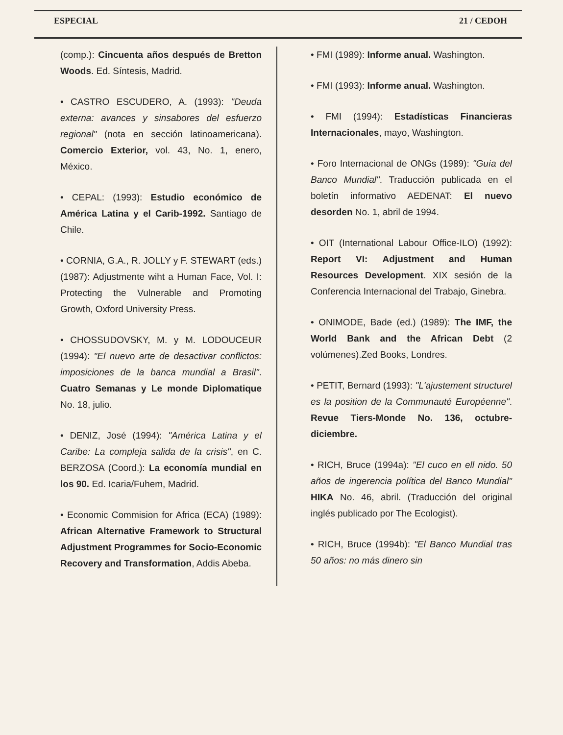ESPECIAL 21 / CEDOH
(comp.): Cincuenta años después de Bretton Woods. Ed. Síntesis, Madrid.
• CASTRO ESCUDERO, A. (1993): "Deuda externa: avances y sinsabores del esfuerzo regional" (nota en sección latinoamericana). Comercio Exterior, vol. 43, No. 1, enero, México.
• CEPAL: (1993): Estudio económico de América Latina y el Carib-1992. Santiago de Chile.
• CORNIA, G.A., R. JOLLY y F. STEWART (eds.) (1987): Adjustmente wiht a Human Face, Vol. I: Protecting the Vulnerable and Promoting Growth, Oxford University Press.
• CHOSSUDOVSKY, M. y M. LODOUCEUR (1994): "El nuevo arte de desactivar conflictos: imposiciones de la banca mundial a Brasil". Cuatro Semanas y Le monde Diplomatique No. 18, julio.
• DENIZ, José (1994): "América Latina y el Caribe: La compleja salida de la crisis", en C. BERZOSA (Coord.): La economía mundial en los 90. Ed. Icaria/Fuhem, Madrid.
• Economic Commision for Africa (ECA) (1989): African Alternative Framework to Structural Adjustment Programmes for Socio-Economic Recovery and Transformation, Addis Abeba.
• FMI (1989): Informe anual. Washington.
• FMI (1993): Informe anual. Washington.
• FMI (1994): Estadísticas Financieras Internacionales, mayo, Washington.
• Foro Internacional de ONGs (1989): "Guía del Banco Mundial". Traducción publicada en el boletín informativo AEDENAT: El nuevo desorden No. 1, abril de 1994.
• OIT (International Labour Office-ILO) (1992): Report VI: Adjustment and Human Resources Development. XIX sesión de la Conferencia Internacional del Trabajo, Ginebra.
• ONIMODE, Bade (ed.) (1989): The IMF, the World Bank and the African Debt (2 volúmenes).Zed Books, Londres.
• PETIT, Bernard (1993): "L'ajustement structurel es la position de la Communauté Européenne". Revue Tiers-Monde No. 136, octubre-diciembre.
• RICH, Bruce (1994a): "El cuco en ell nido. 50 años de ingerencia política del Banco Mundial" HIKA No. 46, abril. (Traducción del original inglés publicado por The Ecologist).
• RICH, Bruce (1994b): "El Banco Mundial tras 50 años: no más dinero sin